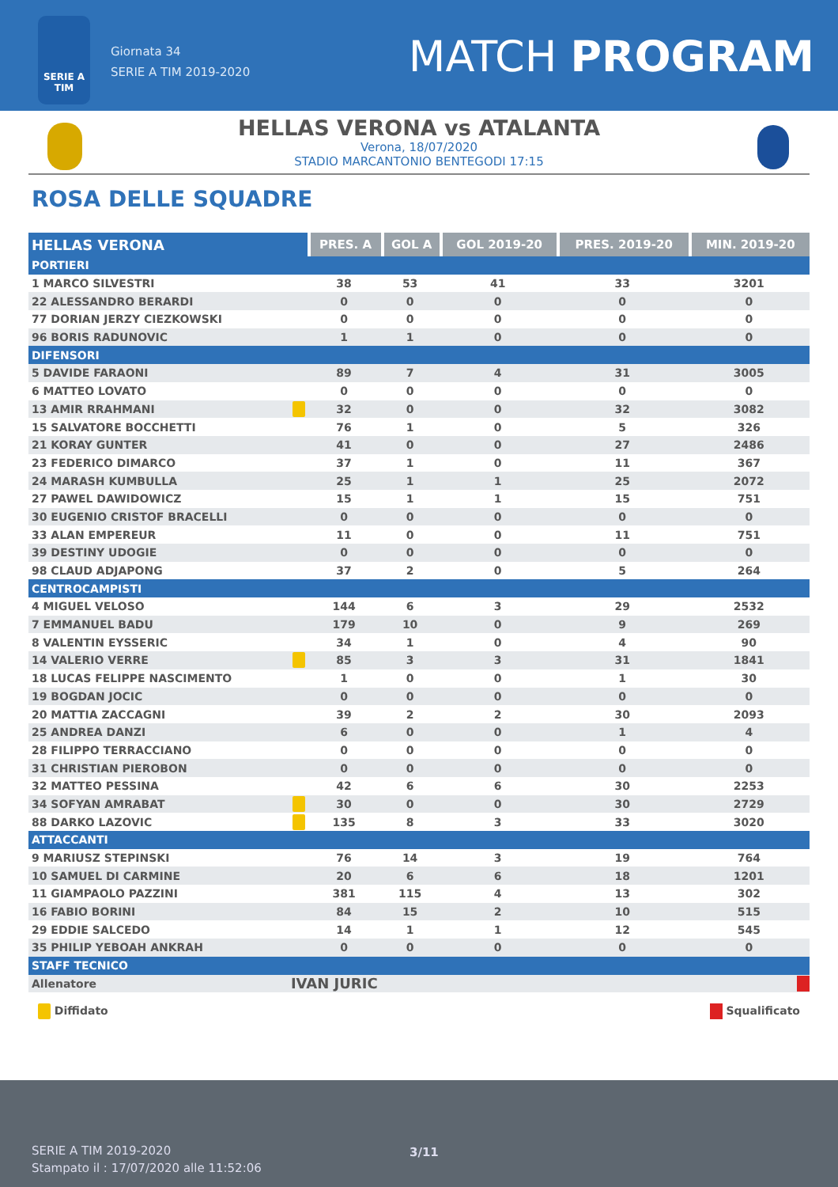SERIE A
TIM
Giornata 34
SERIE A TIM 2019-2020
MATCH PROGRAM
HELLAS VERONA vs ATALANTA
Verona, 18/07/2020
STADIO MARCANTONIO BENTEGODI 17:15
ROSA DELLE SQUADRE
| HELLAS VERONA | | PRES. A | GOL A | GOL 2019-20 | PRES. 2019-20 | MIN. 2019-20 |
| --- | --- | --- | --- | --- | --- | --- |
| PORTIERI | | | | | | |
| 1 MARCO SILVESTRI | | 38 | 53 | 41 | 33 | 3201 |
| 22 ALESSANDRO BERARDI | | 0 | 0 | 0 | 0 | 0 |
| 77 DORIAN JERZY CIEZKOWSKI | | 0 | 0 | 0 | 0 | 0 |
| 96 BORIS RADUNOVIC | | 1 | 1 | 0 | 0 | 0 |
| DIFENSORI | | | | | | |
| 5 DAVIDE FARAONI | | 89 | 7 | 4 | 31 | 3005 |
| 6 MATTEO LOVATO | | 0 | 0 | 0 | 0 | 0 |
| 13 AMIR RRAHMANI | | 32 | 0 | 0 | 32 | 3082 |
| 15 SALVATORE BOCCHETTI | | 76 | 1 | 0 | 5 | 326 |
| 21 KORAY GUNTER | | 41 | 0 | 0 | 27 | 2486 |
| 23 FEDERICO DIMARCO | | 37 | 1 | 0 | 11 | 367 |
| 24 MARASH KUMBULLA | | 25 | 1 | 1 | 25 | 2072 |
| 27 PAWEL DAWIDOWICZ | | 15 | 1 | 1 | 15 | 751 |
| 30 EUGENIO CRISTOF BRACELLI | | 0 | 0 | 0 | 0 | 0 |
| 33 ALAN EMPEREUR | | 11 | 0 | 0 | 11 | 751 |
| 39 DESTINY UDOGIE | | 0 | 0 | 0 | 0 | 0 |
| 98 CLAUD ADJAPONG | | 37 | 2 | 0 | 5 | 264 |
| CENTROCAMPISTI | | | | | | |
| 4 MIGUEL VELOSO | | 144 | 6 | 3 | 29 | 2532 |
| 7 EMMANUEL BADU | | 179 | 10 | 0 | 9 | 269 |
| 8 VALENTIN EYSSERIC | | 34 | 1 | 0 | 4 | 90 |
| 14 VALERIO VERRE | | 85 | 3 | 3 | 31 | 1841 |
| 18 LUCAS FELIPPE NASCIMENTO | | 1 | 0 | 0 | 1 | 30 |
| 19 BOGDAN JOCIC | | 0 | 0 | 0 | 0 | 0 |
| 20 MATTIA ZACCAGNI | | 39 | 2 | 2 | 30 | 2093 |
| 25 ANDREA DANZI | | 6 | 0 | 0 | 1 | 4 |
| 28 FILIPPO TERRACCIANO | | 0 | 0 | 0 | 0 | 0 |
| 31 CHRISTIAN PIEROBON | | 0 | 0 | 0 | 0 | 0 |
| 32 MATTEO PESSINA | | 42 | 6 | 6 | 30 | 2253 |
| 34 SOFYAN AMRABAT | | 30 | 0 | 0 | 30 | 2729 |
| 88 DARKO LAZOVIC | | 135 | 8 | 3 | 33 | 3020 |
| ATTACCANTI | | | | | | |
| 9 MARIUSZ STEPINSKI | | 76 | 14 | 3 | 19 | 764 |
| 10 SAMUEL DI CARMINE | | 20 | 6 | 6 | 18 | 1201 |
| 11 GIAMPAOLO PAZZINI | | 381 | 115 | 4 | 13 | 302 |
| 16 FABIO BORINI | | 84 | 15 | 2 | 10 | 515 |
| 29 EDDIE SALCEDO | | 14 | 1 | 1 | 12 | 545 |
| 35 PHILIP YEBOAH ANKRAH | | 0 | 0 | 0 | 0 | 0 |
| STAFF TECNICO | | | | | | |
| Allenatore | IVAN JURIC | | | | | |
Diffidato Squalificato
SERIE A TIM 2019-2020
Stampato il : 17/07/2020 alle 11:52:06
3/11